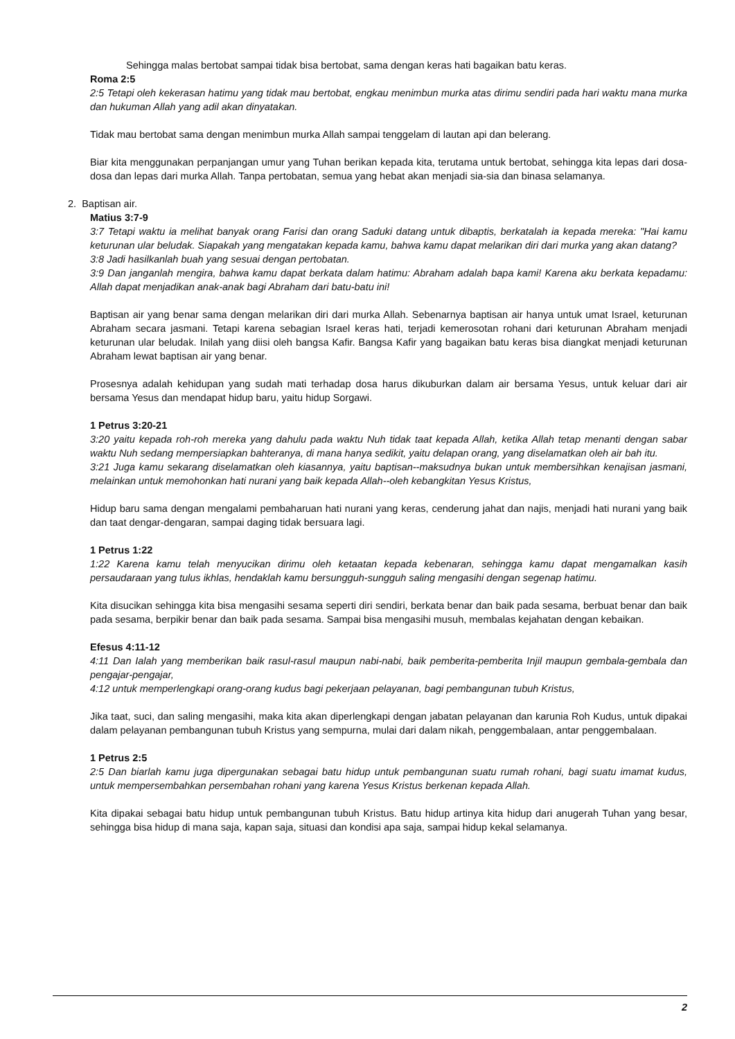Sehingga malas bertobat sampai tidak bisa bertobat, sama dengan keras hati bagaikan batu keras.
Roma 2:5
2:5 Tetapi oleh kekerasan hatimu yang tidak mau bertobat, engkau menimbun murka atas dirimu sendiri pada hari waktu mana murka dan hukuman Allah yang adil akan dinyatakan.
Tidak mau bertobat sama dengan menimbun murka Allah sampai tenggelam di lautan api dan belerang.
Biar kita menggunakan perpanjangan umur yang Tuhan berikan kepada kita, terutama untuk bertobat, sehingga kita lepas dari dosa-dosa dan lepas dari murka Allah. Tanpa pertobatan, semua yang hebat akan menjadi sia-sia dan binasa selamanya.
2. Baptisan air.
Matius 3:7-9
3:7 Tetapi waktu ia melihat banyak orang Farisi dan orang Saduki datang untuk dibaptis, berkatalah ia kepada mereka: "Hai kamu keturunan ular beludak. Siapakah yang mengatakan kepada kamu, bahwa kamu dapat melarikan diri dari murka yang akan datang?
3:8 Jadi hasilkanlah buah yang sesuai dengan pertobatan.
3:9 Dan janganlah mengira, bahwa kamu dapat berkata dalam hatimu: Abraham adalah bapa kami! Karena aku berkata kepadamu: Allah dapat menjadikan anak-anak bagi Abraham dari batu-batu ini!
Baptisan air yang benar sama dengan melarikan diri dari murka Allah. Sebenarnya baptisan air hanya untuk umat Israel, keturunan Abraham secara jasmani. Tetapi karena sebagian Israel keras hati, terjadi kemerosotan rohani dari keturunan Abraham menjadi keturunan ular beludak. Inilah yang diisi oleh bangsa Kafir. Bangsa Kafir yang bagaikan batu keras bisa diangkat menjadi keturunan Abraham lewat baptisan air yang benar.
Prosesnya adalah kehidupan yang sudah mati terhadap dosa harus dikuburkan dalam air bersama Yesus, untuk keluar dari air bersama Yesus dan mendapat hidup baru, yaitu hidup Sorgawi.
1 Petrus 3:20-21
3:20 yaitu kepada roh-roh mereka yang dahulu pada waktu Nuh tidak taat kepada Allah, ketika Allah tetap menanti dengan sabar waktu Nuh sedang mempersiapkan bahteranya, di mana hanya sedikit, yaitu delapan orang, yang diselamatkan oleh air bah itu.
3:21 Juga kamu sekarang diselamatkan oleh kiasannya, yaitu baptisan--maksudnya bukan untuk membersihkan kenajisan jasmani, melainkan untuk memohonkan hati nurani yang baik kepada Allah--oleh kebangkitan Yesus Kristus,
Hidup baru sama dengan mengalami pembaharuan hati nurani yang keras, cenderung jahat dan najis, menjadi hati nurani yang baik dan taat dengar-dengaran, sampai daging tidak bersuara lagi.
1 Petrus 1:22
1:22 Karena kamu telah menyucikan dirimu oleh ketaatan kepada kebenaran, sehingga kamu dapat mengamalkan kasih persaudaraan yang tulus ikhlas, hendaklah kamu bersungguh-sungguh saling mengasihi dengan segenap hatimu.
Kita disucikan sehingga kita bisa mengasihi sesama seperti diri sendiri, berkata benar dan baik pada sesama, berbuat benar dan baik pada sesama, berpikir benar dan baik pada sesama. Sampai bisa mengasihi musuh, membalas kejahatan dengan kebaikan.
Efesus 4:11-12
4:11 Dan Ialah yang memberikan baik rasul-rasul maupun nabi-nabi, baik pemberita-pemberita Injil maupun gembala-gembala dan pengajar-pengajar,
4:12 untuk memperlengkapi orang-orang kudus bagi pekerjaan pelayanan, bagi pembangunan tubuh Kristus,
Jika taat, suci, dan saling mengasihi, maka kita akan diperlengkapi dengan jabatan pelayanan dan karunia Roh Kudus, untuk dipakai dalam pelayanan pembangunan tubuh Kristus yang sempurna, mulai dari dalam nikah, penggembalaan, antar penggembalaan.
1 Petrus 2:5
2:5 Dan biarlah kamu juga dipergunakan sebagai batu hidup untuk pembangunan suatu rumah rohani, bagi suatu imamat kudus, untuk mempersembahkan persembahan rohani yang karena Yesus Kristus berkenan kepada Allah.
Kita dipakai sebagai batu hidup untuk pembangunan tubuh Kristus. Batu hidup artinya kita hidup dari anugerah Tuhan yang besar, sehingga bisa hidup di mana saja, kapan saja, situasi dan kondisi apa saja, sampai hidup kekal selamanya.
2